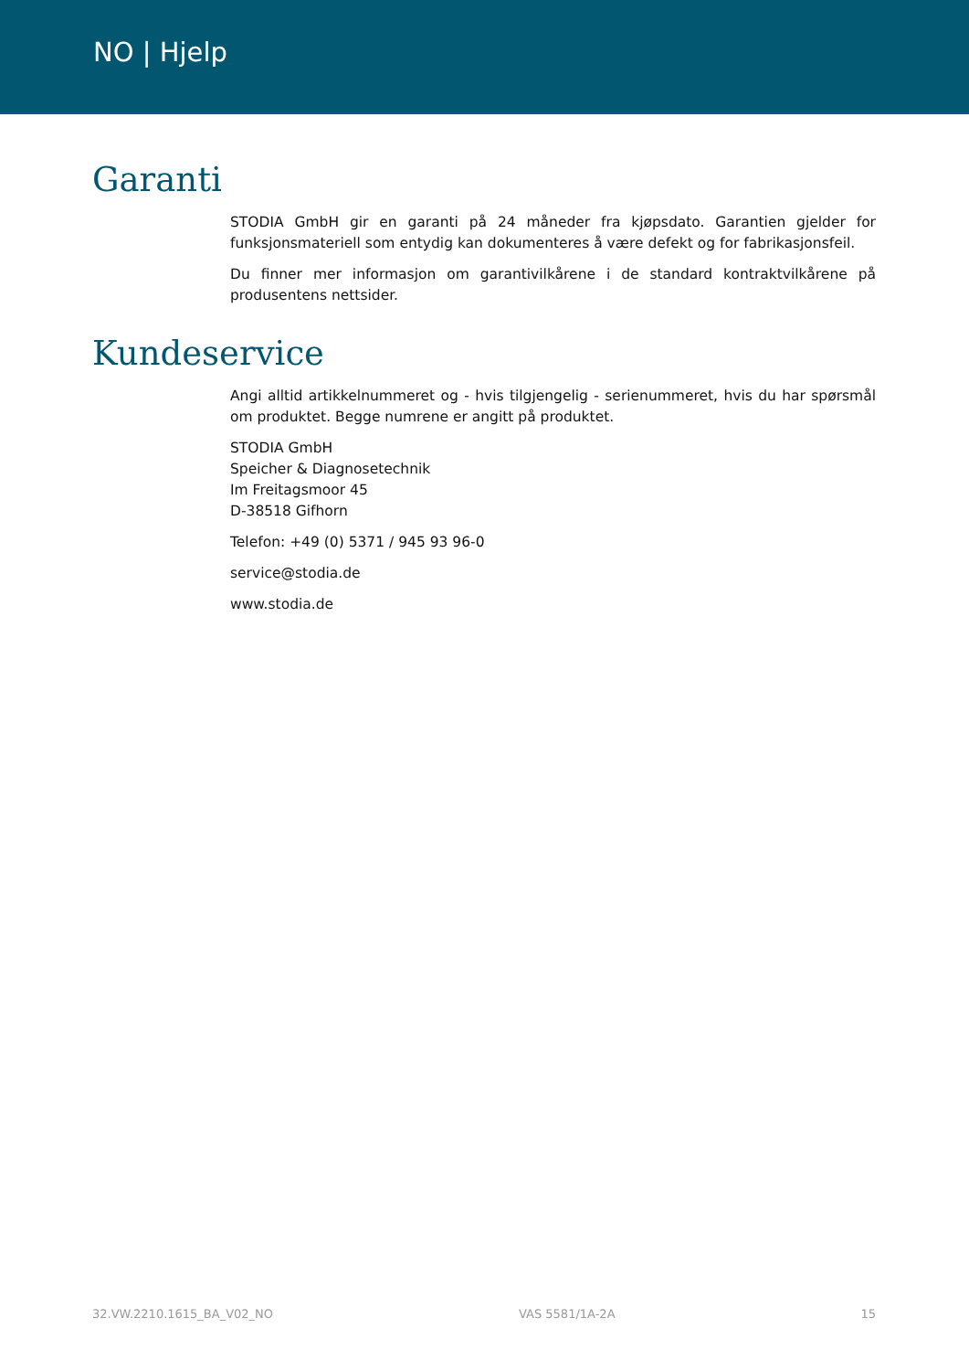NO | Hjelp
Garanti
STODIA GmbH gir en garanti på 24 måneder fra kjøpsdato. Garantien gjelder for funksjonsmateriell som entydig kan dokumenteres å være defekt og for fabrikasjonsfeil.
Du finner mer informasjon om garantivilkårene i de standard kontraktvilkårene på produsentens nettsider.
Kundeservice
Angi alltid artikkelnummeret og - hvis tilgjengelig - serienummeret, hvis du har spørsmål om produktet. Begge numrene er angitt på produktet.
STODIA GmbH
Speicher & Diagnosetechnik
Im Freitagsmoor 45
D-38518 Gifhorn
Telefon: +49 (0) 5371 / 945 93 96-0
service@stodia.de
www.stodia.de
32.VW.2210.1615_BA_V02_NO VAS 5581/1A-2A 15